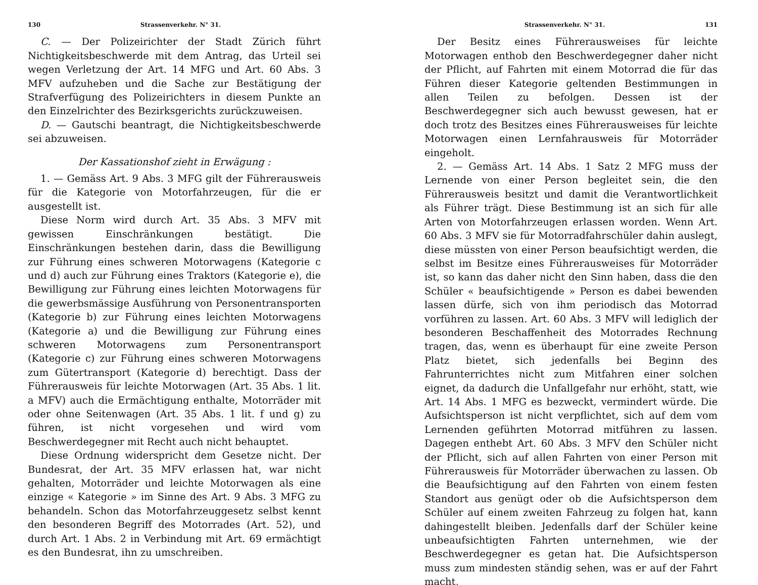130 Strassenverkehr. N° 31.
C. — Der Polizeirichter der Stadt Zürich führt Nichtigkeitsbeschwerde mit dem Antrag, das Urteil sei wegen Verletzung der Art. 14 MFG und Art. 60 Abs. 3 MFV aufzuheben und die Sache zur Bestätigung der Strafverfügung des Polizeirichters in diesem Punkte an den Einzelrichter des Bezirksgerichts zurückzuweisen.
D. — Gautschi beantragt, die Nichtigkeitsbeschwerde sei abzuweisen.
Der Kassationshof zieht in Erwägung :
1. — Gemäss Art. 9 Abs. 3 MFG gilt der Führerausweis für die Kategorie von Motorfahrzeugen, für die er ausgestellt ist.
Diese Norm wird durch Art. 35 Abs. 3 MFV mit gewissen Einschränkungen bestätigt. Die Einschränkungen bestehen darin, dass die Bewilligung zur Führung eines schweren Motorwagens (Kategorie c und d) auch zur Führung eines Traktors (Kategorie e), die Bewilligung zur Führung eines leichten Motorwagens für die gewerbsmässige Ausführung von Personentransporten (Kategorie b) zur Führung eines leichten Motorwagens (Kategorie a) und die Bewilligung zur Führung eines schweren Motorwagens zum Personentransport (Kategorie c) zur Führung eines schweren Motorwagens zum Gütertransport (Kategorie d) berechtigt. Dass der Führerausweis für leichte Motorwagen (Art. 35 Abs. 1 lit. a MFV) auch die Ermächtigung enthalte, Motorräder mit oder ohne Seitenwagen (Art. 35 Abs. 1 lit. f und g) zu führen, ist nicht vorgesehen und wird vom Beschwerdegegner mit Recht auch nicht behauptet.
Diese Ordnung widerspricht dem Gesetze nicht. Der Bundesrat, der Art. 35 MFV erlassen hat, war nicht gehalten, Motorräder und leichte Motorwagen als eine einzige « Kategorie » im Sinne des Art. 9 Abs. 3 MFG zu behandeln. Schon das Motorfahrzeuggesetz selbst kennt den besonderen Begriff des Motorrades (Art. 52), und durch Art. 1 Abs. 2 in Verbindung mit Art. 69 ermächtigt es den Bundesrat, ihn zu umschreiben.
Strassenverkehr. N° 31. 131
Der Besitz eines Führerausweises für leichte Motorwagen enthob den Beschwerdegegner daher nicht der Pflicht, auf Fahrten mit einem Motorrad die für das Führen dieser Kategorie geltenden Bestimmungen in allen Teilen zu befolgen. Dessen ist der Beschwerdegegner sich auch bewusst gewesen, hat er doch trotz des Besitzes eines Führerausweises für leichte Motorwagen einen Lernfahrausweis für Motorräder eingeholt.
2. — Gemäss Art. 14 Abs. 1 Satz 2 MFG muss der Lernende von einer Person begleitet sein, die den Führerausweis besitzt und damit die Verantwortlichkeit als Führer trägt. Diese Bestimmung ist an sich für alle Arten von Motorfahrzeugen erlassen worden. Wenn Art. 60 Abs. 3 MFV sie für Motorradfahrschüler dahin auslegt, diese müssten von einer Person beaufsichtigt werden, die selbst im Besitze eines Führerausweises für Motorräder ist, so kann das daher nicht den Sinn haben, dass die den Schüler « beaufsichtigende » Person es dabei bewenden lassen dürfe, sich von ihm periodisch das Motorrad vorführen zu lassen. Art. 60 Abs. 3 MFV will lediglich der besonderen Beschaffenheit des Motorrades Rechnung tragen, das, wenn es überhaupt für eine zweite Person Platz bietet, sich jedenfalls bei Beginn des Fahrunterrichtes nicht zum Mitfahren einer solchen eignet, da dadurch die Unfallgefahr nur erhöht, statt, wie Art. 14 Abs. 1 MFG es bezweckt, vermindert würde. Die Aufsichtsperson ist nicht verpflichtet, sich auf dem vom Lernenden geführten Motorrad mitführen zu lassen. Dagegen enthebt Art. 60 Abs. 3 MFV den Schüler nicht der Pflicht, sich auf allen Fahrten von einer Person mit Führerausweis für Motorräder überwachen zu lassen. Ob die Beaufsichtigung auf den Fahrten von einem festen Standort aus genügt oder ob die Aufsichtsperson dem Schüler auf einem zweiten Fahrzeug zu folgen hat, kann dahingestellt bleiben. Jedenfalls darf der Schüler keine unbeaufsichtigten Fahrten unternehmen, wie der Beschwerdegegner es getan hat. Die Aufsichtsperson muss zum mindesten ständig sehen, was er auf der Fahrt macht,